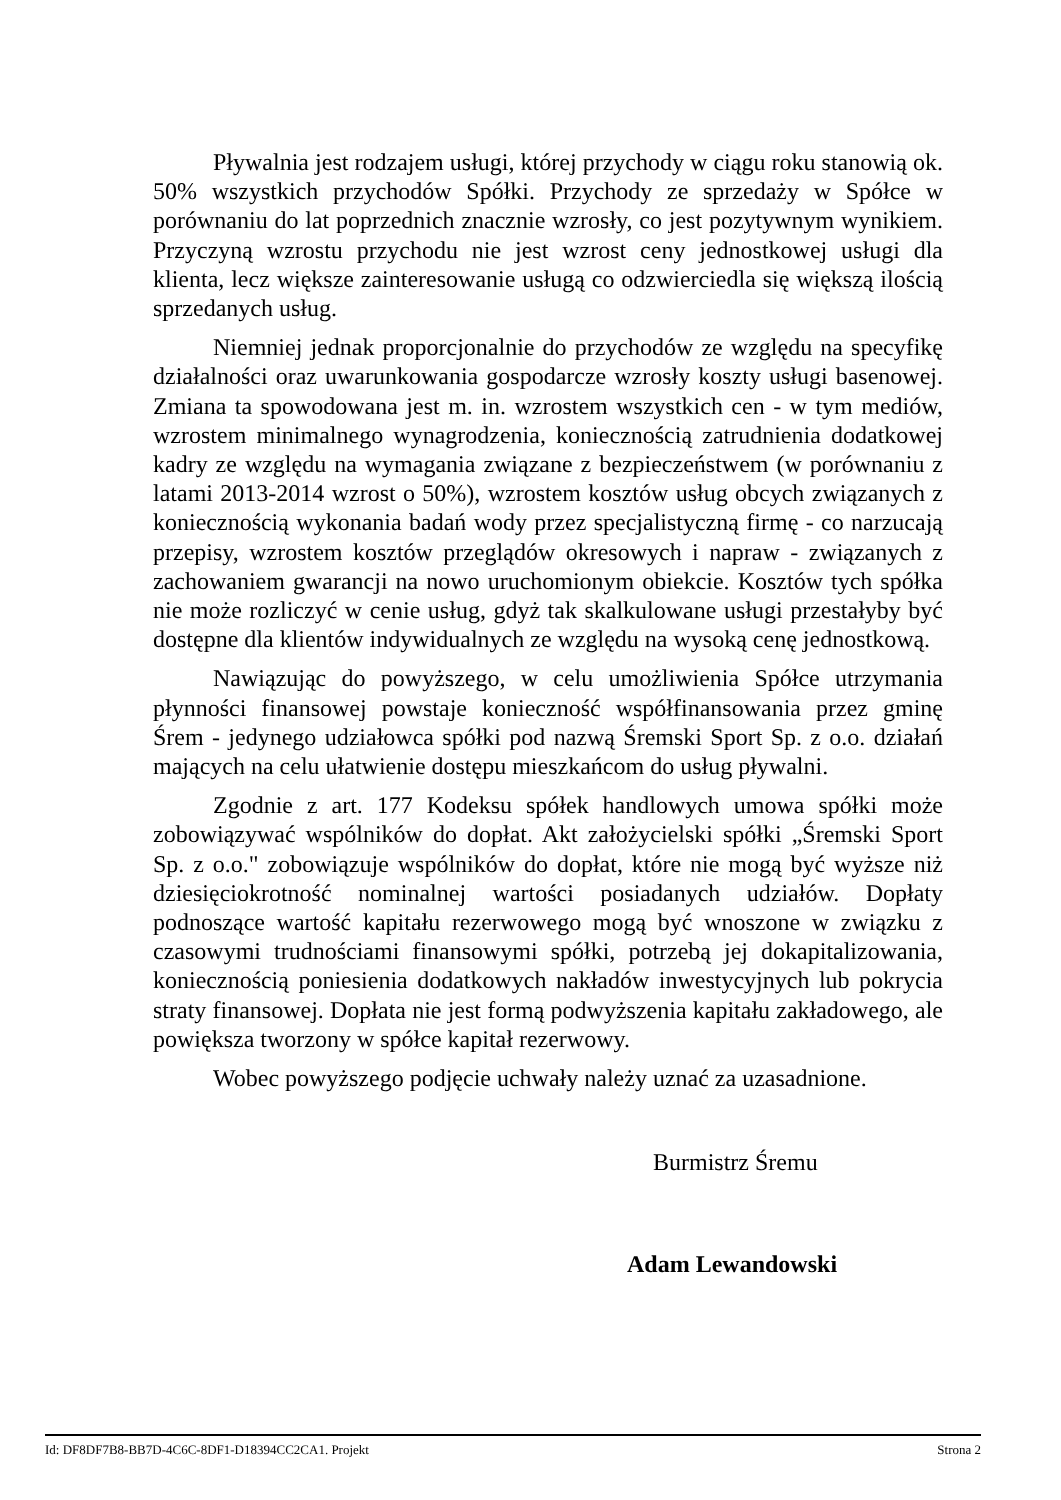Pływalnia jest rodzajem usługi, której przychody w ciągu roku stanowią ok. 50% wszystkich przychodów Spółki. Przychody ze sprzedaży w Spółce w porównaniu do lat poprzednich znacznie wzrosły, co jest pozytywnym wynikiem. Przyczyną wzrostu przychodu nie jest wzrost ceny jednostkowej usługi dla klienta, lecz większe zainteresowanie usługą co odzwierciedla się większą ilością sprzedanych usług.
Niemniej jednak proporcjonalnie do przychodów ze względu na specyfikę działalności oraz uwarunkowania gospodarcze wzrosły koszty usługi basenowej. Zmiana ta spowodowana jest m. in. wzrostem wszystkich cen - w tym mediów, wzrostem minimalnego wynagrodzenia, koniecznością zatrudnienia dodatkowej kadry ze względu na wymagania związane z bezpieczeństwem (w porównaniu z latami 2013-2014 wzrost o 50%), wzrostem kosztów usług obcych związanych z koniecznością wykonania badań wody przez specjalistyczną firmę - co narzucają przepisy, wzrostem kosztów przeglądów okresowych i napraw - związanych z zachowaniem gwarancji na nowo uruchomionym obiekcie. Kosztów tych spółka nie może rozliczyć w cenie usług, gdyż tak skalkulowane usługi przestałyby być dostępne dla klientów indywidualnych ze względu na wysoką cenę jednostkową.
Nawiązując do powyższego, w celu umożliwienia Spółce utrzymania płynności finansowej powstaje konieczność współfinansowania przez gminę Śrem - jedynego udziałowca spółki pod nazwą Śremski Sport Sp. z o.o. działań mających na celu ułatwienie dostępu mieszkańcom do usług pływalni.
Zgodnie z art. 177 Kodeksu spółek handlowych umowa spółki może zobowiązywać wspólników do dopłat. Akt założycielski spółki „Śremski Sport Sp. z o.o." zobowiązuje wspólników do dopłat, które nie mogą być wyższe niż dziesięciokrotność nominalnej wartości posiadanych udziałów. Dopłaty podnoszące wartość kapitału rezerwowego mogą być wnoszone w związku z czasowymi trudnościami finansowymi spółki, potrzebą jej dokapitalizowania, koniecznością poniesienia dodatkowych nakładów inwestycyjnych lub pokrycia straty finansowej. Dopłata nie jest formą podwyższenia kapitału zakładowego, ale powiększa tworzony w spółce kapitał rezerwowy.
Wobec powyższego podjęcie uchwały należy uznać za uzasadnione.
Burmistrz Śremu
Adam Lewandowski
Id: DF8DF7B8-BB7D-4C6C-8DF1-D18394CC2CA1. Projekt Strona 2